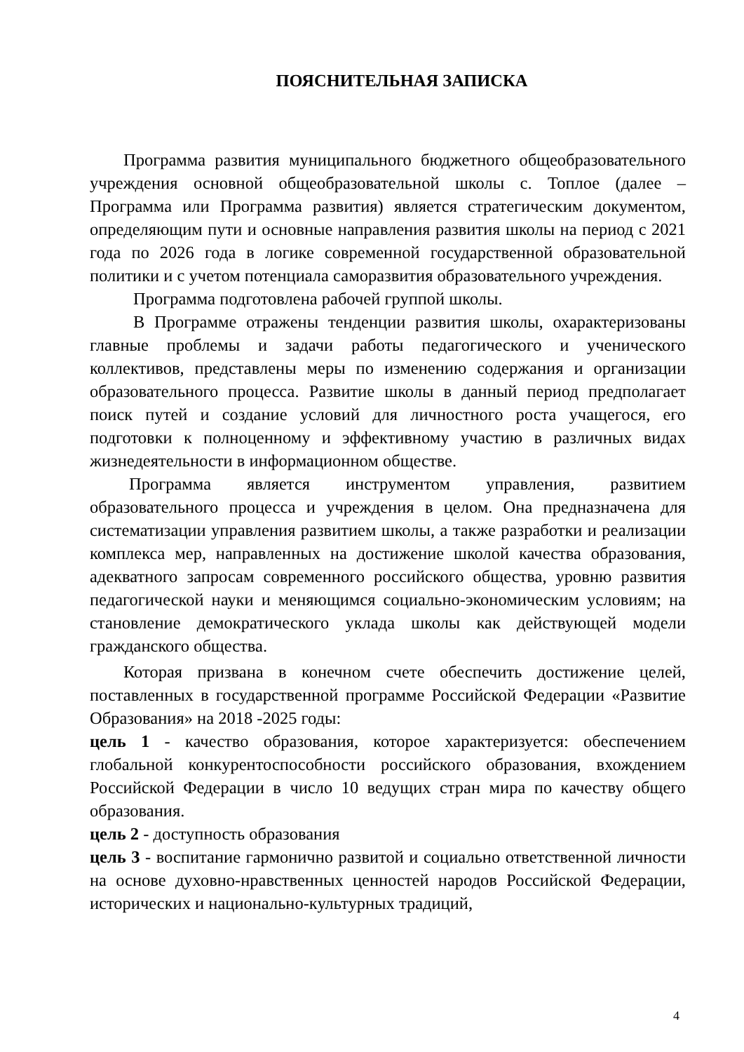ПОЯСНИТЕЛЬНАЯ ЗАПИСКА
Программа развития муниципального бюджетного общеобразовательного учреждения основной общеобразовательной школы с. Топлое (далее – Программа или Программа развития) является стратегическим документом, определяющим пути и основные направления развития школы на период с 2021 года по 2026 года в логике современной государственной образовательной политики и с учетом потенциала саморазвития образовательного учреждения.
Программа подготовлена рабочей группой школы.
В Программе отражены тенденции развития школы, охарактеризованы главные проблемы и задачи работы педагогического и ученического коллективов, представлены меры по изменению содержания и организации образовательного процесса. Развитие школы в данный период предполагает поиск путей и создание условий для личностного роста учащегося, его подготовки к полноценному и эффективному участию в различных видах жизнедеятельности в информационном обществе.
Программа является инструментом управления, развитием образовательного процесса и учреждения в целом. Она предназначена для систематизации управления развитием школы, а также разработки и реализации комплекса мер, направленных на достижение школой качества образования, адекватного запросам современного российского общества, уровню развития педагогической науки и меняющимся социально-экономическим условиям; на становление демократического уклада школы как действующей модели гражданского общества.
Которая призвана в конечном счете обеспечить достижение целей, поставленных в государственной программе Российской Федерации «Развитие Образования» на 2018 -2025 годы:
цель 1 - качество образования, которое характеризуется: обеспечением глобальной конкурентоспособности российского образования, вхождением Российской Федерации в число 10 ведущих стран мира по качеству общего образования.
цель 2 - доступность образования
цель 3 - воспитание гармонично развитой и социально ответственной личности на основе духовно-нравственных ценностей народов Российской Федерации, исторических и национально-культурных традиций,
4